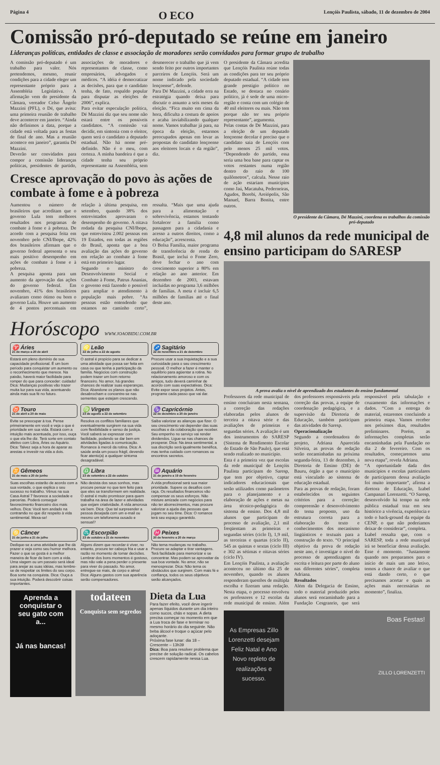Página 4 O ECO Lençóis Paulista, sábado, 11 de dezembro de 2004
Comissão pró-deputado se reúne em janeiro
Lideranças políticas, entidades de classe e associação de moradores serão convidados para formar grupo de trabalho
A comissão pró-deputado é um trabalho para valer. Nós pretendemos, mesmo, reunir condições para a cidade eleger um representante próprio para a Assembléia Legislativa. A afirmação vem do presidente da Câmara, vereador Celso Ângelo Mazzini (PFL), o Dé, que avisa: uma primeira reunião de trabalho deve acontecer em janeiro. “Ainda não definimos a data, porque a cidade está voltada para as festas de final de ano. Mas a reunião acontece em janeiro”, garantiu Dé Mazzini.
Deverão ser convidados para compor a comissão lideranças políticas, presidentes de partido, associações de moradores e representantes de classe, como empresários, advogados e médicos. “A idéia é democratizar as decisões, para que o candidato tenha, de fato, respaldo popular para disputar as eleições de 2006”, explica.
Para evitar especulação política, Dé Mazzini diz que seu nome não estará entre os possíveis candidatos. “A comissão vai decidir, em sintonia com o eleitor, quem será o candidato a deputado estadual. Não há nome pré-definido. Não é o meu, com certeza. A minha bandeira é que a cidade tenha seu próprio representante na Assembléia, sem desmerecer o trabalho que já vem sendo feito por outros importantes parceiros de Lençóis. Será um nome indicado pela sociedade lençoense”, defende.
Para Dé Mazzini, a cidade erra na estratégia quando deixa para discutir o assunto a seis meses da eleição. “Fica muito em cima da hora, dificulta a costura de apoios e acaba inviabilizando qualquer nome. Vamos trabalhar já para, na época da eleição, estarmos preocupados apenas em levar as propostas do candidato lençoense aos eleitores locais e da região”, diz.
Cresce aprovação do povo às ações de combate à fome e à pobreza
Aumentou o número de brasileiros que acreditam que o governo Lula tem melhores resultados nos programas de combate à fome e à pobreza. De acordo com a pesquisa feita em novembro pelo CNI/Ibope, 42% dos brasileiros afirmam que o governo federal apresenta o seu mais positivo desempenho em ações de combate à fome e à pobreza.
A pesquisa aponta para um aumento da aprovação das ações do governo federal. Em novembro, 41% dos brasileiros avaliaram como ótimo ou bom o governo Lula. Houve um aumento de 4 pontos percentuais em relação à última pesquisa, em setembro, quando 38% dos entrevistados aprovaram o desempenho do governo. A oitava rodada da pesquisa CNI/Ibope, que entrevistou 2.002 pessoas em 19 Estados, em todas as regiões do Brasil, aponta que a boa avaliação das ações do governo em relação ao combate à fome está em primeiro lugar.
Segundo o ministro do Desenvolvimento Social e Combate à Fome, Patrus Ananias, o governo está fazendo o possível para ampliar o atendimento à população mais pobre. “As pessoas estão entendendo que estamos no caminho certo”, ressalta. “Mais que uma ajuda para a alimentação e sobrevivência, estamos tentando fortalecer a família como passagem para a cidadania e acesso a outros direitos, como a educação”, acrescenta.
O Bolsa Família, maior programa de transferência de renda do Brasil, que inclui o Fome Zero, deve fechar o ano com crescimento superior a 80% em relação ao ano anterior. Em dezembro de 2003, estavam incluídas no programa 3,6 milhões de famílias. A meta é incluir 6,5 milhões de famílias até o final deste ano.
Horóscopo WWW.JOAOBIDU.COM.BR
♈ Áries
21 de março a 20 de abril
Estará em pleno domínio de sua capacidade profissional. É um bom período para conquistar um aumento ou o reconhecimento que merece. Na paixão, haverá maior facilidade para romper do que para conceder: cuidado! Dica: Mudanças positivas vão trazer muita luz para sua vida, acentuando ainda mais sua fé no futuro.
♌ Leão
22 de julho a 22 de agosto
O astral é propício para se dedicar a uma atividade que possa ser feita em casa ou que tenha a participação da família. Negócios com construção podem trazer um bom retorno financeiro. No amor, há grandes chances de realizar suas esperanças. Dica: Abandone os planos que não desabrocham e concentre-se nas sementes que estejam crescendo.
♐ Sagitário
22 de novembro a 21 de dezembro
Procure usar a sua inquietação e a sua curiosidade para o seu crescimento pessoal. O melhor a fazer é manter o equilíbrio para agüentar a rotina. No relacionamento amoroso e com os amigos, tudo deverá caminhar de acordo com suas expectativas. Dica: Evite expor seus projetos. Antes, programe cada passo que vai dar.
♉ Touro
21 de abril a 20 de maio
Evite se preocupar à toa. Pense primeiramente em você e veja o que é prioridade em sua vida. Estará com a intuição mais acentuada, por isso, ouça o que ela lhe diz. Terá sorte em contato afetivo com Libra, Áries ou Aquário. Dica: Talvez seja a hora de aparar as arestas e investir na vida a dois.
♍ Virgem
23 de agosto a 22 de setembro
Resolva os conflitos familiares que eventualmente surgirem na sua vida com flexibilidade e senso de justiça. Você saberá se expressar com facilidade, podendo se dar bem em atividades ligadas à comunicação. Romance à mercê da rotina. Dica: A saúde anda um pouco frágil, devendo ficar atento(a) a qualquer sintoma desagradável.
♑ Capricórnio
22 de dezembro a 20 de janeiro
Saiba valorizar as alianças que fizer. O seu crescimento vai depender das suas escolhas e da colaboração que receber. Seu empenho no serviço vai render dividendos. Ligue-se nas chances de prosperar. Dica: Na área sentimental, a sua discrição será igualmente benéfica, mas tenha cuidado com romances ou encontros secretos.
♊ Gêmeos
21 de maio a 20 de junho
Suas escolhas estarão de acordo com a sua vontade, o que explica o seu sucesso no trabalho. Vênus na sua Casa Astral 7 favorece a sociedade e parcerias. Poderá conseguir favorecimento financeiro dos mais velhos. Dica: Você tem andado na contramão no que diz respeito à vida sentimental. Mexa-se!
♎ Libra
23 de setembro a 22 de outubro
Não desista dos seus sonhos, mas procure pensar no que tem feito para que eles se transformem em realidade. O astral é muito promissor para quem trabalha na área de lazer e atividades que exijam criatividade. A vida amorosa vai bem. Dica: Que tal surpreender a pessoa desejada com um e-mail ou mesmo um telefonema ousado e sensual?
♒ Aquário
21 de janeiro a 19 de fevereiro
A vida profissional será sua maior prioridade. Supere os desafios com raça. Os resultados financeiros vão compensar os seus esforços. Não misture amizade com negócios para não ter aborrecimentos, mas procure valorizar a ajuda das pessoas que jogam no seu time. Dica: O romance terá seu espaço garantido.
♋ Câncer
21 de junho a 21 de julho
Dedique-se a uma atividade que lhe dá prazer e veja como seu humor melhora. Fazer o que se gosta é a melhor maneira de ficar de bem com a vida. Uma viagem ou um passeio será ideal para arejar as suas idéias, mas lembre-se de respeitar os limites do seu corpo. Boa sorte na conquista. Dica: Ouça a sua intuição. Poderá descobrir coisas importantes.
♏ Escorpião
23 de outubro a 21 de novembro
Alguns dizem que recordar é viver, no entanto, procure ter cabeça fria e usar a razão no momento de tomar decisões. Lembrar dos bons momentos é gostoso, mas não vale a pena perder o presente para viver do passado. No amor, entregue-se mais, de corpo e alma! Dica: Alguns gastos com sua aparência serão compensadores.
♓ Peixes
20 de fevereiro a 20 de março
Não tema mudanças no trabalho. Procure se adaptar e tirar vantagens. Terá facilidade para memorizar e se concentrar. Mas podem se aproveitar da sua boa vontade. No amor, não se menosprezar. Dica: Não tema os obstáculos que surgirem. Com mais fé e confiança, todos os seus objetivos serão alcançados.
Aprenda a conquistar o seu gato com a...
Já nas bancas!
todateen
Conquista sem segredos
Dieta da Lua
Para fazer efeito, você deve ingerir apenas líquidos durante um dia inteiro como sucos, chás e sopas. A dieta precisa começar no momento em que a Lua troca de fase e terminar no mesmo horário do dia seguinte. Não beba álcool e troque o açúcar pelo adoçante.
Próxima fase lunar: dia 18 – Crescente – 13h39
Dica: Boa para resolver problema que precise de solução radical. Os cabelos crescem rapidamente nessa Lua.
O presidente da Câmara acredita que Lençóis Paulista reúne todas as condições para ter seu próprio deputado estadual. “A cidade tem grande prestígio político no Estado, se destaca no cenário político, já é sede de uma micro-região e conta com um colégio de 40 mil eleitores ou mais. Não tem porque não ter seu próprio representante”, argumenta.
Pelas contas de Dé Mazzini, para a eleição de um deputado lençoense decolar é preciso que o candidato saia de Lençóis com pelo menos 25 mil votos. “Dependendo do partido, essa seria uma boa base para captar os votos restantes numa região dentro do raio de 100 quilômetros”, calcula. Nesse raio de ação estariam municípios como Jaú, Macatuba, Pederneiras, Agudos, Borebi, Areiópolis, São Manuel, Barra Bonita, entre outros.
O presidente da Câmara, Dé Mazzini, coordena os trabalhos da comissão pró-deputado
4,8 mil alunos da rede municipal de ensino participam do SARESP
A prova avalia o nível de aprendizado dos estudantes do ensino fundamental
Professores da rede municipal de ensino concluíram nesta semana, a correção das redações elaboradas pelos alunos de terceira a oitava série e das avaliações de primeiras e segundas séries. A avaliação é um dos instrumentos do SARESP (Sistema de Rendimento Escolar do Estado de São Paulo), que está sendo realizado no município.
Esta é a primeira vez que escolas da rede municipal de Lençóis Paulista participam do Saresp, que tem por objetivo, captar indicadores educacionais que serão utilizados como parâmetros para o planejamento e a elaboração de ações e metas na área técnico-pedagógica do sistema de ensino. Dos 4,8 mil alunos que participam do processo de avaliação, 2,1 mil freqüentam as primeiras e segundas séries (ciclo I), 1,9 mil, as terceiras e quartas (ciclo II), 545 as quintas e sextas (ciclo III) e 302 as sétimas e oitavas séries (ciclo IV).
Em Lençóis Paulista, a avaliação aconteceu no último dia 25 de novembro, quando os alunos responderam questões de múltipla escolha e fizeram uma redação. Nesta etapa, o processo envolveu os professores e 12 escolas da rede municipal de ensino. Além dos professores responsáveis pela correção das provas, a equipe de coordenação pedagógica, e a supervisão da Diretoria de Educação, também participam das atividades do Saresp.
Operacionalização
Segundo a coordenadora do projeto, Adriana Aparecida Silveira, as provas de redação serão encaminhadas na próxima segunda-feira, 13 de dezembro, à Diretoria de Ensino (DE) de Bauru, órgão a que o município está vinculado ao sistema de educação estadual.
Para as provas de redação, foram estabelecidos os seguintes critérios para a correção: compreensão e desenvolvimento do tema proposto, uso da estrutura correta para a elaboração do texto e conhecimentos dos mecanismo lingüísticos e textuais para a construção do texto. “O principal objetivo da prova de redação neste ano, é investigar o nível do processo de aprendizagem da escrita e leitura por parte do aluno nas diferentes séries”, completa Adriana.
Resultados
Além da Delegacia de Ensino, todo o material produzido pelos alunos será encaminhado para a Fundação Cesgranrio, que será responsável pela tabulação e cruzamento das informações e dados. “Com a entrega do material, estaremos concluindo a primeira etapa. Vamos receber nos próximos dias, resultados preliminares. Porém, as informações completas serão encaminhadas pela Fundação no dia 2 de fevereiro. Com os resultados, começaremos uma nova etapa”, revela Adriana.
“A oportunidade dada dos municípios e escolas particulares de participarem dessa avaliação foi muito importante”, afirma a diretora de Educação, Izabel Campanari Lorenzetti. “O Saresp, desenvolvido há tempo na rede pública estadual traz em seu histórico a vivência, experiência e todo o back-ground da equipe da CENP, o que não poderíamos deixar de considerar”, completa.
Izabel ressalta que, com o SARESP, toda a rede municipal irá se beneficiar dessa avaliação. Esse é momento. “Justamente quando nos preparamos para o início de mais um ano letivo, temos a chance de avaliar o que está dando certo, o que precisamos acertar e quais as ações mais necessárias no momento”, finaliza.
As Empresas Zillo Lorenzetti desejam Feliz Natal e Ano Novo repleto de realizações e sucesso.
Boas Festas!
ZILLO LORENZETTI